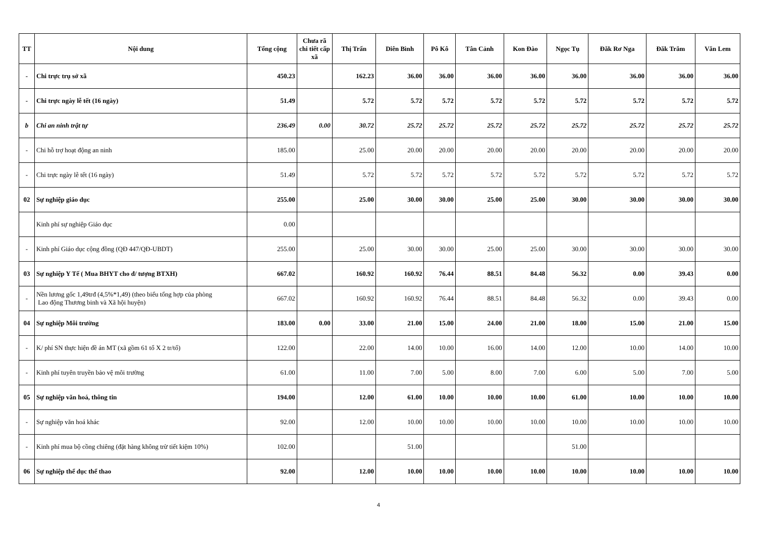| TT | Nội dung | Tổng cộng | Chưa rã chi tiết cấp xã | Thị Trấn | Diên Bình | Pô Kô | Tân Cảnh | Kon Đào | Ngọc Tụ | Đăk Rơ Nga | Đăk Trăm | Văn Lem |
| --- | --- | --- | --- | --- | --- | --- | --- | --- | --- | --- | --- | --- |
| - | Chi trực trụ sở xã | 450.23 | | 162.23 | 36.00 | 36.00 | 36.00 | 36.00 | 36.00 | 36.00 | 36.00 | 36.00 |
| - | Chi trực ngày lễ tết (16 ngày) | 51.49 | | 5.72 | 5.72 | 5.72 | 5.72 | 5.72 | 5.72 | 5.72 | 5.72 | 5.72 |
| b | Chi an ninh trật tự | 236.49 | 0.00 | 30.72 | 25.72 | 25.72 | 25.72 | 25.72 | 25.72 | 25.72 | 25.72 | 25.72 |
| - | Chi hỗ trợ hoạt động an ninh | 185.00 | | 25.00 | 20.00 | 20.00 | 20.00 | 20.00 | 20.00 | 20.00 | 20.00 | 20.00 |
| - | Chi trực ngày lễ tết (16 ngày) | 51.49 | | 5.72 | 5.72 | 5.72 | 5.72 | 5.72 | 5.72 | 5.72 | 5.72 | 5.72 |
| 02 | Sự nghiệp giáo dục | 255.00 | | 25.00 | 30.00 | 30.00 | 25.00 | 25.00 | 30.00 | 30.00 | 30.00 | 30.00 |
| | Kinh phí sự nghiệp Giáo dục | 0.00 | | | | | | | | | | |
| - | Kinh phí Giáo dục cộng đồng (QĐ 447/QĐ-UBDT) | 255.00 | | 25.00 | 30.00 | 30.00 | 25.00 | 25.00 | 30.00 | 30.00 | 30.00 | 30.00 |
| 03 | Sự nghiệp Y Tế ( Mua BHYT cho đ/ tượng BTXH) | 667.02 | | 160.92 | 160.92 | 76.44 | 88.51 | 84.48 | 56.32 | 0.00 | 39.43 | 0.00 |
| - | Nền lương gốc 1,49trđ (4,5%*1,49) (theo biểu tổng hợp của phòng Lao động Thương binh và Xã hội huyện) | 667.02 | | 160.92 | 160.92 | 76.44 | 88.51 | 84.48 | 56.32 | 0.00 | 39.43 | 0.00 |
| 04 | Sự nghiệp Môi trường | 183.00 | 0.00 | 33.00 | 21.00 | 15.00 | 24.00 | 21.00 | 18.00 | 15.00 | 21.00 | 15.00 |
| - | K/ phí SN thực hiện đề án MT (xã gồm 61 tổ X 2 tr/tổ) | 122.00 | | 22.00 | 14.00 | 10.00 | 16.00 | 14.00 | 12.00 | 10.00 | 14.00 | 10.00 |
| - | Kinh phí tuyên truyền bảo vệ môi trường | 61.00 | | 11.00 | 7.00 | 5.00 | 8.00 | 7.00 | 6.00 | 5.00 | 7.00 | 5.00 |
| 05 | Sự nghiệp văn hoá, thông tin | 194.00 | | 12.00 | 61.00 | 10.00 | 10.00 | 10.00 | 61.00 | 10.00 | 10.00 | 10.00 |
| - | Sự nghiệp văn hoá khác | 92.00 | | 12.00 | 10.00 | 10.00 | 10.00 | 10.00 | 10.00 | 10.00 | 10.00 | 10.00 |
| - | Kinh phí mua bộ cồng chiêng (đặt hàng không trừ tiết kiệm 10%) | 102.00 | | | 51.00 | | | | 51.00 | | | |
| 06 | Sự nghiệp thể dục thể thao | 92.00 | | 12.00 | 10.00 | 10.00 | 10.00 | 10.00 | 10.00 | 10.00 | 10.00 | 10.00 |
4